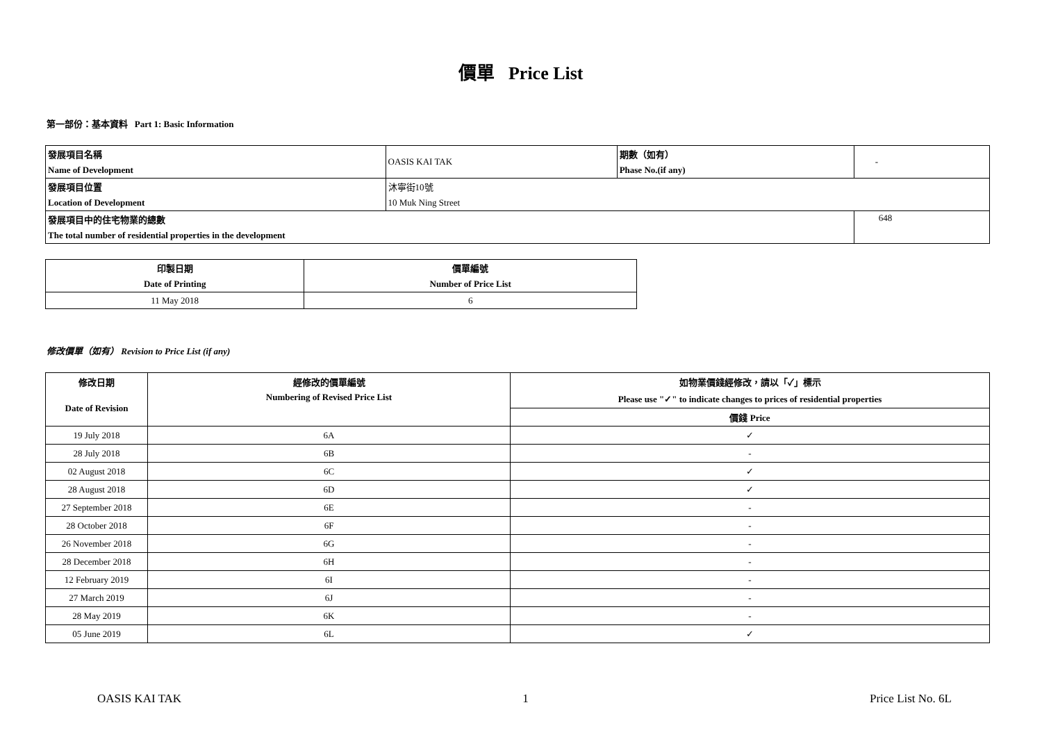價單 Price List
第一部份：基本資料 Part 1: Basic Information
| 發展項目名稱 | OASIS KAI TAK | 期數（如有） | - |
| Name of Development | | Phase No.(if any) | |
| 發展項目位置 | 沐寧街10號 | | |
| Location of Development | 10 Muk Ning Street | | |
| 發展項目中的住宅物業的總數 | | | 648 |
| The total number of residential properties in the development | | | |
| 印製日期 | 價單編號 |
| Date of Printing | Number of Price List |
| 11 May 2018 | 6 |
修改價單（如有） Revision to Price List (if any)
| 修改日期 | 經修改的價單編號 | 如物業價錢經修改，請以「✓」標示 |
| --- | --- | --- |
| Date of Revision | Numbering of Revised Price List | Please use "✓" to indicate changes to prices of residential properties |
| | | 價錢 Price |
| 19 July 2018 | 6A | ✓ |
| 28 July 2018 | 6B | - |
| 02 August 2018 | 6C | ✓ |
| 28 August 2018 | 6D | ✓ |
| 27 September 2018 | 6E | - |
| 28 October 2018 | 6F | - |
| 26 November 2018 | 6G | - |
| 28 December 2018 | 6H | - |
| 12 February 2019 | 6I | - |
| 27 March 2019 | 6J | - |
| 28 May 2019 | 6K | - |
| 05 June 2019 | 6L | ✓ |
OASIS KAI TAK 1 Price List No. 6L